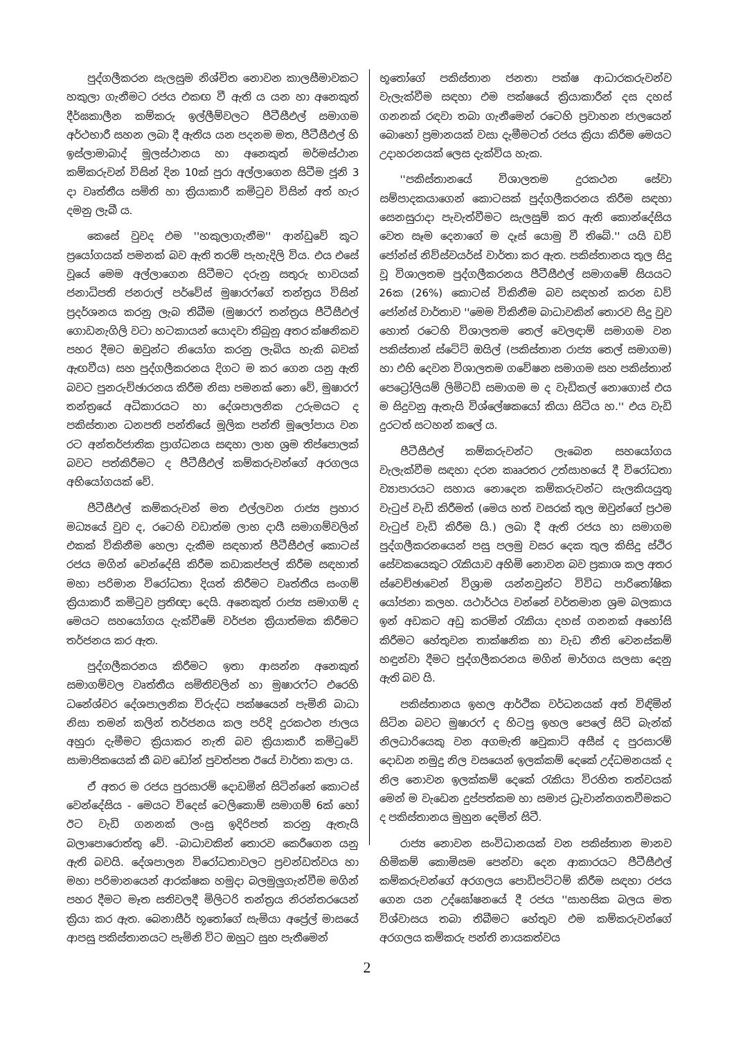පුද්ගලීකරන සැලසුම නිශ්චිත නොවන කාලසීමාවකට හකුලා ගැනීමට රජය එකඟ වී ඇති ය යන හා අනෙකුත් දීර්ඝකාලීන කම්කරු ඉල්ලීම්වලට පීටීසීඑල් සමාගම අර්ථභාරී සහන ලබා දී ඇතිය යන පදනම මත, පීටීසීඑල් හි ඉස්ලාමාබාද් මූලස්ථානය හා අනෙකුත් මර්මස්ථාන කම්කරුවන් විසින් දින 10ක් පුරා අල්ලාගෙන සිටීම ජූනි 3 දා වෘත්තීය සමිති හා ක්‍රියාකාරී කමිටුව විසින් අත් හැර දමනු ලැබී ය.
කෙසේ වුවද එම ''හකුලාගැනීම'' ආන්ඩුවේ කූට ප්‍රයෝගයක් පමනක් බව ඇති තරම් පැහැදිලි විය. එය එසේ වූයේ මෙම අල්ලාගෙන සිටීමට දරුනු සතුරු භාවයක් ජනාධිපති ජනරාල් පර්වේස් මුෂාරෆ්ගේ තන්ත්‍රය විසින් ප්‍රදර්ශනය කරනු ලැබ තිබීම (මුෂාරෆ් තන්ත්‍රය පීටීසීඑල් ගොඩනැගිලි වටා හටකායන් යොදවා තිබුනු අතර ක්ෂනිකව පහර දීමට ඔවුන්ට නියෝග කරනු ලැබිය හැකි බවක් ඇඟවීය) සහ පුද්ගලීකරනය දිගට ම කර ගෙන යනු ඇති බවට පුනරුච්ඡාරනය කිරීම නිසා පමනක් නො වේ, මුෂාරෆ් තන්ත්‍රයේ අධිකාරයට හා දේශපාලනික උරුමයට ද පකිස්තාන ධනපති පන්තියේ මූලික පන්ති මූලෝපාය වන රට අන්තර්ජාතික ප්‍රාග්ධනය සඳහා ලාභ ශ්‍රම තිප්පොලක් බවට පත්කිරීමට ද පීටීසීඑල් කම්කරුවන්ගේ අරගලය අභියෝගයක් වේ.
පීටීසීඑල් කම්කරුවන් මත එල්ලවන රාජ්‍ය ප්‍රහාර මධ්‍යයේ වුව ද, රටෙහි වඩාත්ම ලාභ දායී සමාගම්වලින් එකක් විකිනීම හෙලා දැකීම සඳහාත් පීටීසීඑල් කොටස් රජය මගින් වෙන්දේසි කිරීම කඩාකප්පල් කිරීම සඳහාත් මහා පරිමාන විරෝධතා දියත් කිරීමට වෘත්තීය සංගම් ක්‍රියාකාරී කමිටුව ප්‍රතිඥා දෙයි. අනෙකුත් රාජ්‍ය සමාගම් ද මෙයට සහයෝගය දැක්වීමේ වර්ජන ක්‍රියාත්මක කිරීමට තර්ජනය කර ඇත.
පුද්ගලීකරනය කිරීමට ඉතා ආසන්න අනෙකුත් සමාගම්වල වෘත්තීය සමිතිවලින් හා මුෂාරෆ්ට එරෙහි ධනේශ්වර දේශපාලනික විරුද්ධ පක්ෂයෙන් පැමිනි බාධා නිසා තමන් කලින් තර්ජනය කල පරිදි දුරකථන ජාලය අහුරා දැමීමට ක්‍රියාකර නැති බව ක්‍රියාකාරී කමිටුවේ සාමාජිකයෙක් කී බව ඩෝන් පුවත්පත ඊයේ වාර්තා කලා ය.
ඒ අතර ම රජය පුරසාරම් දොඩමින් සිටින්නේ කොටස් වෙන්දේසිය - මෙයට විදෙස් ටෙලිකොම් සමාගම් 6ක් හෝ ඊට වැඩි ගනනක් ලංසු ඉදිරිපත් කරනු ඇතැයි බලාපොරොත්තු වේ. -බාධාවකින් තොරව කෙරීගෙන යනු ඇති බවයි. දේශපාලන විරෝධතාවලට ප්‍රචන්ඩත්වය හා මහා පරිමානයෙන් ආරක්ෂක හමුදා බලමුලුගැන්වීම මගින් පහර දීමට මෑත සතිවලදී මිලිටරි තන්ත්‍රය නිරන්තරයෙන් ක්‍රියා කර ඇත. බෙනාසීර් භූතෝගේ සැමියා අප්‍රේල් මාසයේ ආපසු පකිස්තානයට පැමිනි විට ඔහුට සුභ පැතීමෙන්
භූතෝගේ පකිස්තාන ජනතා පක්ෂ ආධාරකරුවන්ව වැලැක්වීම සඳහා එම පක්ෂයේ ක්‍රියාකාරීන් දස දහස් ගනනක් රඳවා තබා ගැනීමෙන් රටෙහි ප්‍රවාහන ජාලයෙන් බොහෝ ප්‍රමානයක් වසා දැමීමටත් රජය ක්‍රියා කිරීම මෙයට උදාහරනයක් ලෙස දැක්විය හැක.
''පකිස්තානයේ විශාලතම දුරකථන සේවා සම්පාදකයාගෙන් කොටසක් පුද්ගලීකරනය කිරීම සඳහා සෙනසුරාදා පැවැත්වීමට සැලසුම් කර ඇති කොන්දේසිය වෙත සෑම දෙනාගේ ම දෑස් යොමු වී තිබේ.'' යයි ඩව් ජෝන්ස් නිව්ස්වයර්ස් වාර්තා කර ඇත. පකිස්තානය තුල සිදු වූ විශාලතම පුද්ගලීකරනය පීටීසීඑල් සමාගමේ සියයට 26ක (26%) කොටස් විකිනීම බව සඳහන් කරන ඩව් ජෝන්ස් වාර්තාව ''මෙම විකිනීම බාධාවකින් තොරව සිදු වුව හොත් රටෙහි විශාලතම තෙල් වෙලඳාම් සමාගම වන පකිස්තාන් ස්ටේට් ඔයිල් (පකිස්තාන රාජ්‍ය තෙල් සමාගම) හා එහි දෙවන විශාලතම ගවේෂන සමාගම සහ පකිස්තාන් පෙට්‍රෝලියම් ලිමිටඩ් සමාගම ම ද වැඩිකල් නොගොස් එය ම සිදුවනු ඇතැයි විශ්ලේෂකයෝ කියා සිටිය හ.'' එය වැඩි දුරටත් සටහන් කලේ ය.
පීටීසීඑල් කම්කරුවන්ට ලැබෙන සහයෝගය වැලැක්වීම සඳහා දරන කෲරතර උත්සාහයේ දී විරෝධතා ව්‍යාපාරයට සහාය නොදෙන කම්කරුවන්ට සැලකියයුතු වැටුප් වැඩි කිරීමත් (මෙය හත් වසරක් තුල ඔවුන්ගේ ප්‍රථම වැටුප් වැඩි කිරීම යි.) ලබා දී ඇති රජය හා සමාගම පුද්ගලීකරනයෙන් පසු පලමු වසර දෙක තුල කිසිදු ස්ථිර සේවකයෙකුට රැකියාව අහිමි නොවන බව ප්‍රකාශ කල අතර ස්වෙච්ඡාවෙන් විශ්‍රාම යන්නවුන්ට විවිධ පාරිතෝෂික යෝජනා කලහ. යථාර්ථය වන්නේ වර්තමාන ශ්‍රම බලකාය ඉන් අඩකට අඩු කරමින් රැකියා දහස් ගනනක් අහෝසි කිරීමට හේතුවන තාක්ෂනික හා වැඩ නීති වෙනස්කම් හඳුන්වා දීමට පුද්ගලීකරනය මගින් මාර්ගය සලසා දෙනු ඇති බව යි.
පකිස්තානය ඉහල ආර්ථික වර්ධනයක් අත් විඳිමින් සිටින බවට මුෂාරෆ් ද හිටපු ඉහල පෙලේ සිටි බැන්ක් නිලධාරියෙකු වන අගමැති ෂවුකාට් අසීස් ද පුරසාරම් දොඩන නමුදු නිල වසයෙන් ඉලක්කම් දෙකේ උද්ධමනයක් ද නිල නොවන ඉලක්කම් දෙකේ රැකියා විරහිත තත්වයක් මෙන් ම වැඩෙන දුප්පත්කම හා සමාජ ධ්‍රැවාන්තගතවීමකට ද පකිස්තානය මුහුන දෙමින් සිටී.
රාජ්‍ය නොවන සංවිධානයක් වන පකිස්තාන මානව හිමිකම් කොමිසම පෙන්වා දෙන ආකාරයට පීටීසීඑල් කම්කරුවන්ගේ අරගලය පොඩිපට්ටම් කිරීම සඳහා රජය ගෙන යන උද්ඝෝෂනයේ දී රජය ''සාහසික බලය මත විශ්වාසය තබා තිබීමට හේතුව එම කම්කරුවන්ගේ අරගලය කම්කරු පන්ති නායකත්වය
2